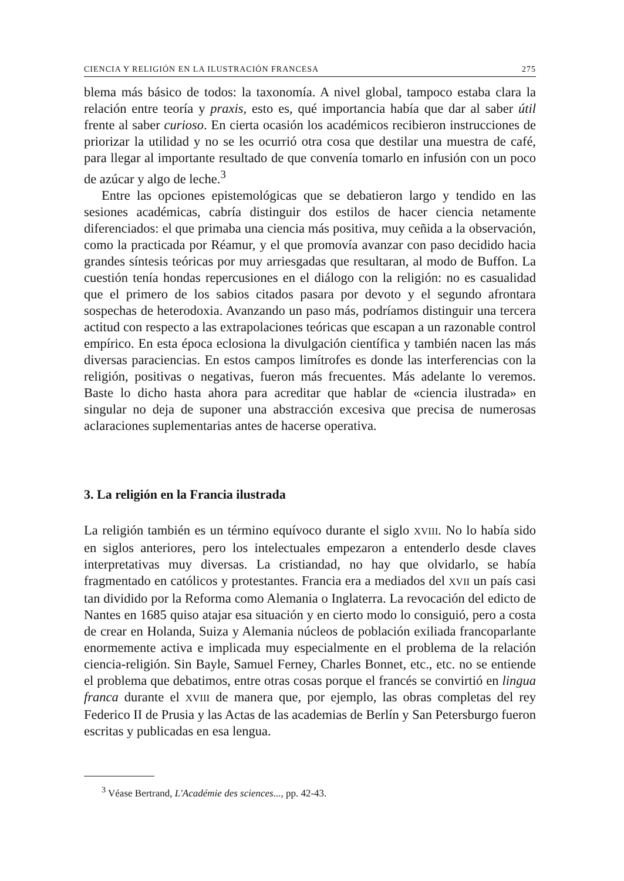CIENCIA Y RELIGIÓN EN LA ILUSTRACIÓN FRANCESA 275
blema más básico de todos: la taxonomía. A nivel global, tampoco estaba clara la relación entre teoría y praxis, esto es, qué importancia había que dar al saber útil frente al saber curioso. En cierta ocasión los académicos recibieron instrucciones de priorizar la utilidad y no se les ocurrió otra cosa que destilar una muestra de café, para llegar al importante resultado de que convenía tomarlo en infusión con un poco de azúcar y algo de leche.<sup>3</sup>
Entre las opciones epistemológicas que se debatieron largo y tendido en las sesiones académicas, cabría distinguir dos estilos de hacer ciencia netamente diferenciados: el que primaba una ciencia más positiva, muy ceñida a la observación, como la practicada por Réamur, y el que promovía avanzar con paso decidido hacia grandes síntesis teóricas por muy arriesgadas que resultaran, al modo de Buffon. La cuestión tenía hondas repercusiones en el diálogo con la religión: no es casualidad que el primero de los sabios citados pasara por devoto y el segundo afrontara sospechas de heterodoxia. Avanzando un paso más, podríamos distinguir una tercera actitud con respecto a las extrapolaciones teóricas que escapan a un razonable control empírico. En esta época eclosiona la divulgación científica y también nacen las más diversas paraciencias. En estos campos limítrofes es donde las interferencias con la religión, positivas o negativas, fueron más frecuentes. Más adelante lo veremos. Baste lo dicho hasta ahora para acreditar que hablar de «ciencia ilustrada» en singular no deja de suponer una abstracción excesiva que precisa de numerosas aclaraciones suplementarias antes de hacerse operativa.
3. La religión en la Francia ilustrada
La religión también es un término equívoco durante el siglo XVIII. No lo había sido en siglos anteriores, pero los intelectuales empezaron a entenderlo desde claves interpretativas muy diversas. La cristiandad, no hay que olvidarlo, se había fragmentado en católicos y protestantes. Francia era a mediados del XVII un país casi tan dividido por la Reforma como Alemania o Inglaterra. La revocación del edicto de Nantes en 1685 quiso atajar esa situación y en cierto modo lo consiguió, pero a costa de crear en Holanda, Suiza y Alemania núcleos de población exiliada francoparlante enormemente activa e implicada muy especialmente en el problema de la relación ciencia-religión. Sin Bayle, Samuel Ferney, Charles Bonnet, etc., etc. no se entiende el problema que debatimos, entre otras cosas porque el francés se convirtió en lingua franca durante el XVIII de manera que, por ejemplo, las obras completas del rey Federico II de Prusia y las Actas de las academias de Berlín y San Petersburgo fueron escritas y publicadas en esa lengua.
<sup>3</sup> Véase Bertrand, L'Académie des sciences..., pp. 42-43.